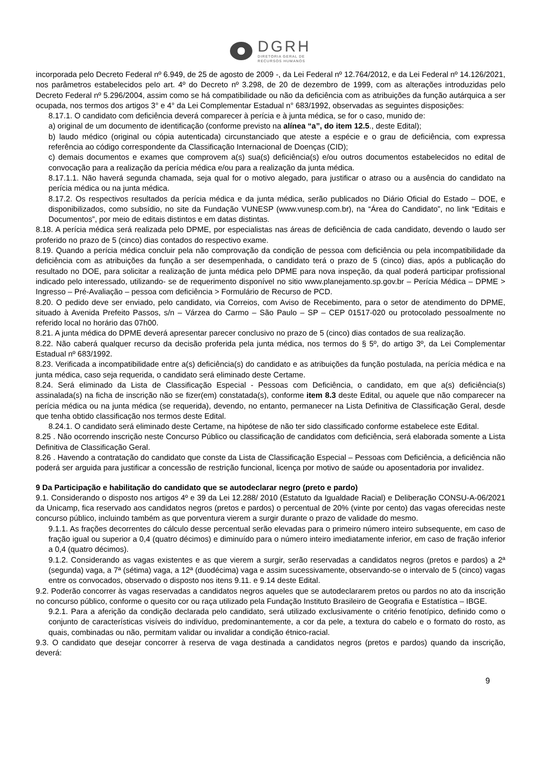DGRH
DIRETORIA GERAL DE
RECURSOS HUMANOS
incorporada pelo Decreto Federal nº 6.949, de 25 de agosto de 2009 -, da Lei Federal nº 12.764/2012, e da Lei Federal nº 14.126/2021, nos parâmetros estabelecidos pelo art. 4º do Decreto nº 3.298, de 20 de dezembro de 1999, com as alterações introduzidas pelo Decreto Federal nº 5.296/2004, assim como se há compatibilidade ou não da deficiência com as atribuições da função autárquica a ser ocupada, nos termos dos artigos 3° e 4° da Lei Complementar Estadual n° 683/1992, observadas as seguintes disposições:
8.17.1. O candidato com deficiência deverá comparecer à perícia e à junta médica, se for o caso, munido de:
a) original de um documento de identificação (conforme previsto na alínea “a”, do item 12.5., deste Edital);
b) laudo médico (original ou cópia autenticada) circunstanciado que ateste a espécie e o grau de deficiência, com expressa referência ao código correspondente da Classificação Internacional de Doenças (CID);
c) demais documentos e exames que comprovem a(s) sua(s) deficiência(s) e/ou outros documentos estabelecidos no edital de convocação para a realização da perícia médica e/ou para a realização da junta médica.
8.17.1.1. Não haverá segunda chamada, seja qual for o motivo alegado, para justificar o atraso ou a ausência do candidato na perícia médica ou na junta médica.
8.17.2. Os respectivos resultados da perícia médica e da junta médica, serão publicados no Diário Oficial do Estado – DOE, e disponibilizados, como subsídio, no site da Fundação VUNESP (www.vunesp.com.br), na “Área do Candidato”, no link “Editais e Documentos”, por meio de editais distintos e em datas distintas.
8.18. A perícia médica será realizada pelo DPME, por especialistas nas áreas de deficiência de cada candidato, devendo o laudo ser proferido no prazo de 5 (cinco) dias contados do respectivo exame.
8.19. Quando a perícia médica concluir pela não comprovação da condição de pessoa com deficiência ou pela incompatibilidade da deficiência com as atribuições da função a ser desempenhada, o candidato terá o prazo de 5 (cinco) dias, após a publicação do resultado no DOE, para solicitar a realização de junta médica pelo DPME para nova inspeção, da qual poderá participar profissional indicado pelo interessado, utilizando- se de requerimento disponível no sitio www.planejamento.sp.gov.br – Perícia Médica – DPME > Ingresso – Pré-Avaliação – pessoa com deficiência > Formulário de Recurso de PCD.
8.20. O pedido deve ser enviado, pelo candidato, via Correios, com Aviso de Recebimento, para o setor de atendimento do DPME, situado à Avenida Prefeito Passos, s/n – Várzea do Carmo – São Paulo – SP – CEP 01517-020 ou protocolado pessoalmente no referido local no horário das 07h00.
8.21. A junta médica do DPME deverá apresentar parecer conclusivo no prazo de 5 (cinco) dias contados de sua realização.
8.22. Não caberá qualquer recurso da decisão proferida pela junta médica, nos termos do § 5º, do artigo 3º, da Lei Complementar Estadual nº 683/1992.
8.23. Verificada a incompatibilidade entre a(s) deficiência(s) do candidato e as atribuições da função postulada, na perícia médica e na junta médica, caso seja requerida, o candidato será eliminado deste Certame.
8.24. Será eliminado da Lista de Classificação Especial - Pessoas com Deficiência, o candidato, em que a(s) deficiência(s) assinalada(s) na ficha de inscrição não se fizer(em) constatada(s), conforme item 8.3 deste Edital, ou aquele que não comparecer na perícia médica ou na junta médica (se requerida), devendo, no entanto, permanecer na Lista Definitiva de Classificação Geral, desde que tenha obtido classificação nos termos deste Edital.
8.24.1. O candidato será eliminado deste Certame, na hipótese de não ter sido classificado conforme estabelece este Edital.
8.25 . Não ocorrendo inscrição neste Concurso Público ou classificação de candidatos com deficiência, será elaborada somente a Lista Definitiva de Classificação Geral.
8.26 . Havendo a contratação do candidato que conste da Lista de Classificação Especial – Pessoas com Deficiência, a deficiência não poderá ser arguida para justificar a concessão de restrição funcional, licença por motivo de saúde ou aposentadoria por invalidez.
9 Da Participação e habilitação do candidato que se autodeclarar negro (preto e pardo)
9.1. Considerando o disposto nos artigos 4º e 39 da Lei 12.288/ 2010 (Estatuto da Igualdade Racial) e Deliberação CONSU-A-06/2021 da Unicamp, fica reservado aos candidatos negros (pretos e pardos) o percentual de 20% (vinte por cento) das vagas oferecidas neste concurso público, incluindo também as que porventura vierem a surgir durante o prazo de validade do mesmo.
9.1.1. As frações decorrentes do cálculo desse percentual serão elevadas para o primeiro número inteiro subsequente, em caso de fração igual ou superior a 0,4 (quatro décimos) e diminuído para o número inteiro imediatamente inferior, em caso de fração inferior a 0,4 (quatro décimos).
9.1.2. Considerando as vagas existentes e as que vierem a surgir, serão reservadas a candidatos negros (pretos e pardos) a 2ª (segunda) vaga, a 7ª (sétima) vaga, a 12ª (duodécima) vaga e assim sucessivamente, observando-se o intervalo de 5 (cinco) vagas entre os convocados, observado o disposto nos itens 9.11. e 9.14 deste Edital.
9.2. Poderão concorrer às vagas reservadas a candidatos negros aqueles que se autodeclararem pretos ou pardos no ato da inscrição no concurso público, conforme o quesito cor ou raça utilizado pela Fundação Instituto Brasileiro de Geografia e Estatística – IBGE.
9.2.1. Para a aferição da condição declarada pelo candidato, será utilizado exclusivamente o critério fenotípico, definido como o conjunto de características visíveis do indivíduo, predominantemente, a cor da pele, a textura do cabelo e o formato do rosto, as quais, combinadas ou não, permitam validar ou invalidar a condição étnico-racial.
9.3. O candidato que desejar concorrer à reserva de vaga destinada a candidatos negros (pretos e pardos) quando da inscrição, deverá:
9